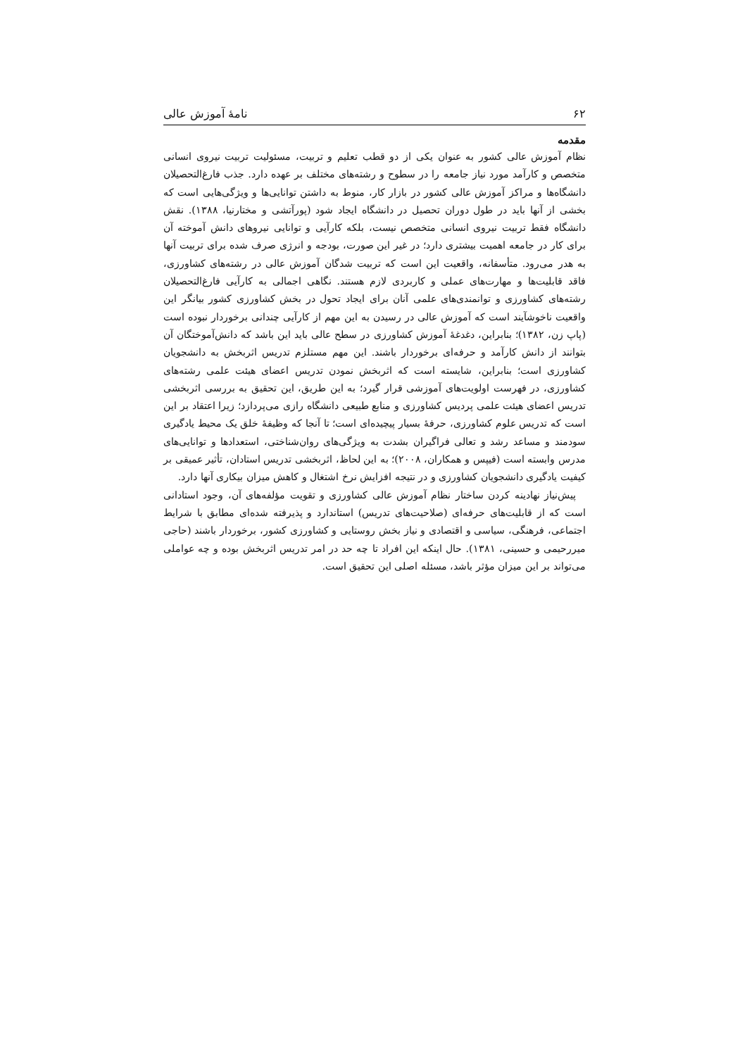۶۲ نامهٔ آموزش عالی
مقدمه
نظام آموزش عالی کشور به عنوان یکی از دو قطب تعلیم و تربیت، مسئولیت تربیت نیروی انسانی متخصص و کارآمد مورد نیاز جامعه را در سطوح و رشته‌های مختلف بر عهده دارد. جذب فارغ‌التحصیلان دانشگاه‌ها و مراکز آموزش عالی کشور در بازار کار، منوط به داشتن توانایی‌ها و ویژگی‌هایی است که بخشی از آنها باید در طول دوران تحصیل در دانشگاه ایجاد شود (پورآتشی و مختارنیا، ۱۳۸۸). نقش دانشگاه فقط تربیت نیروی انسانی متخصص نیست، بلکه کارآیی و توانایی نیروهای دانش آموخته آن برای کار در جامعه اهمیت بیشتری دارد؛ در غیر این صورت، بودجه و انرژی صرف شده برای تربیت آنها به هدر می‌رود. متأسفانه، واقعیت این است که تربیت شدگان آموزش عالی در رشته‌های کشاورزی، فاقد قابلیت‌ها و مهارت‌های عملی و کاربردی لازم هستند. نگاهی اجمالی به کارآیی فارغ‌التحصیلان رشته‌های کشاورزی و توانمندی‌های علمی آنان برای ایجاد تحول در بخش کشاورزی کشور بیانگر این واقعیت ناخوشآیند است که آموزش عالی در رسیدن به این مهم از کارآیی چندانی برخوردار نبوده است (پاپ زن، ۱۳۸۲)؛ بنابراین، دغدغهٔ آموزش کشاورزی در سطح عالی باید این باشد که دانش‌آموختگان آن بتوانند از دانش کارآمد و حرفه‌ای برخوردار باشند. این مهم مستلزم تدریس اثربخش به دانشجویان کشاورزی است؛ بنابراین، شایسته است که اثربخش نمودن تدریس اعضای هیئت علمی رشته‌های کشاورزی، در فهرست اولویت‌های آموزشی قرار گیرد؛ به این طریق، این تحقیق به بررسی اثربخشی تدریس اعضای هیئت علمی پردیس کشاورزی و منابع طبیعی دانشگاه رازی می‌پردازد؛ زیرا اعتقاد بر این است که تدریس علوم کشاورزی، حرفهٔ بسیار پیچیده‌ای است؛ تا آنجا که وظیفهٔ خلق یک محیط یادگیری سودمند و مساعد رشد و تعالی فراگیران بشدت به ویژگی‌های روان‌شناختی، استعدادها و توانایی‌های مدرس وابسته است (فیپس و همکاران، ۲۰۰۸)؛ به این لحاظ، اثربخشی تدریس استادان، تأثیر عمیقی بر کیفیت یادگیری دانشجویان کشاورزی و در نتیجه افزایش نرخ اشتغال و کاهش میزان بیکاری آنها دارد.
پیش‌نیاز نهادینه کردن ساختار نظام آموزش عالی کشاورزی و تقویت مؤلفه‌های آن، وجود استادانی است که از قابلیت‌های حرفه‌ای (صلاحیت‌های تدریس) استاندارد و پذیرفته شده‌ای مطابق با شرایط اجتماعی، فرهنگی، سیاسی و اقتصادی و نیاز بخش روستایی و کشاورزی کشور، برخوردار باشند (حاجی میررحیمی و حسینی، ۱۳۸۱). حال اینکه این افراد تا چه حد در امر تدریس اثربخش بوده و چه عواملی می‌تواند بر این میزان مؤثر باشد، مسئله اصلی این تحقیق است.